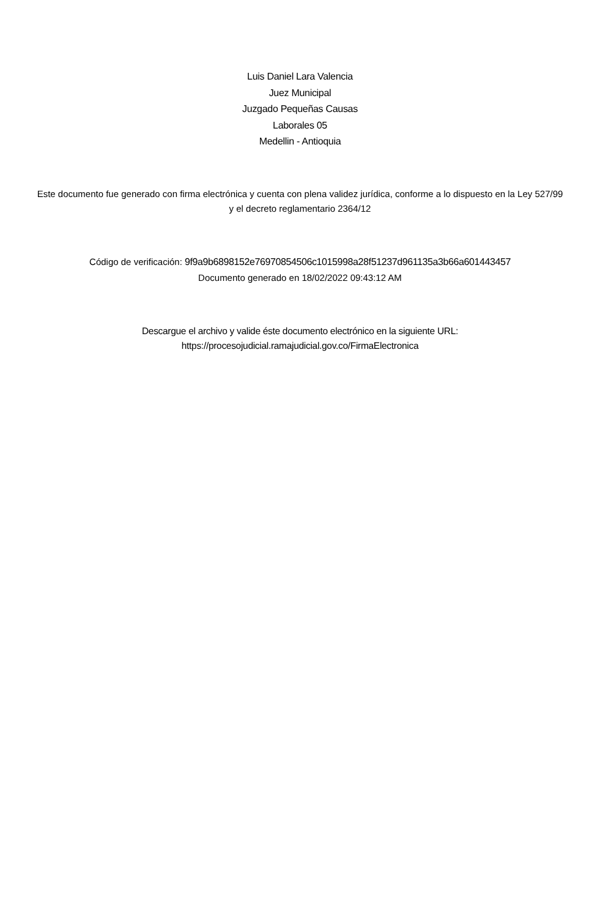Luis Daniel Lara Valencia
Juez Municipal
Juzgado Pequeñas Causas
Laborales 05
Medellin - Antioquia
Este documento fue generado con firma electrónica y cuenta con plena validez jurídica, conforme a lo dispuesto en la Ley 527/99 y el decreto reglamentario 2364/12
Código de verificación: 9f9a9b6898152e76970854506c1015998a28f51237d961135a3b66a601443457
Documento generado en 18/02/2022 09:43:12 AM
Descargue el archivo y valide éste documento electrónico en la siguiente URL:
https://procesojudicial.ramajudicial.gov.co/FirmaElectronica